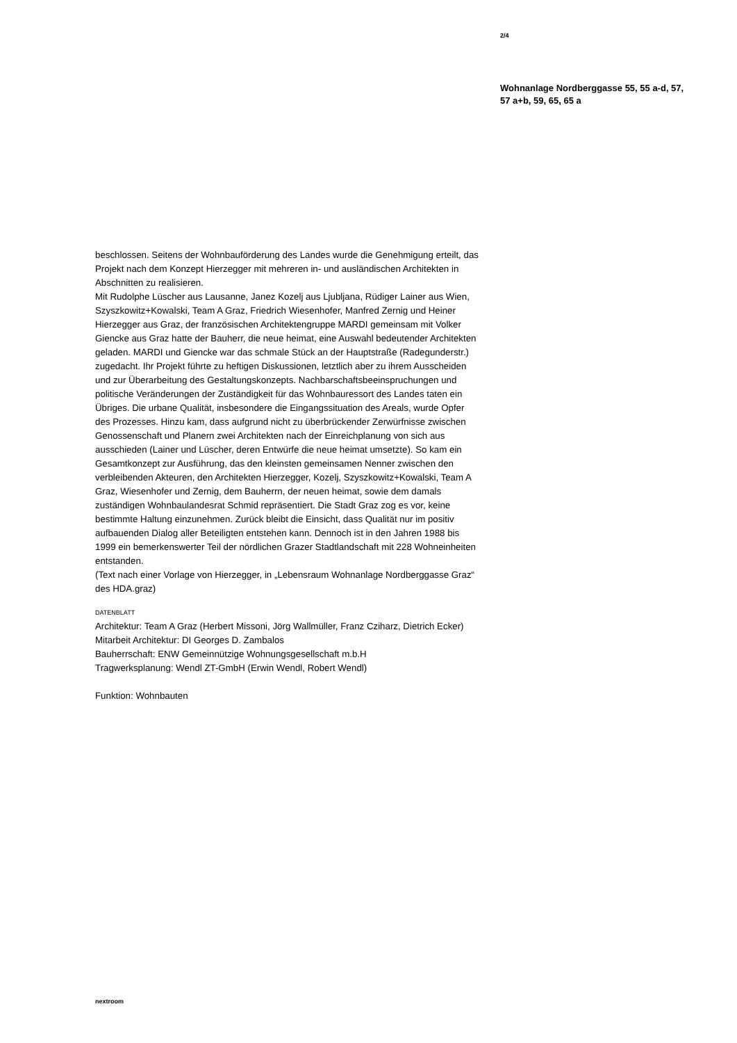2/4
Wohnanlage Nordberggasse 55, 55 a-d, 57, 57 a+b, 59, 65, 65 a
beschlossen. Seitens der Wohnbauförderung des Landes wurde die Genehmigung erteilt, das Projekt nach dem Konzept Hierzegger mit mehreren in- und ausländischen Architekten in Abschnitten zu realisieren.
Mit Rudolphe Lüscher aus Lausanne, Janez Kozelj aus Ljubljana, Rüdiger Lainer aus Wien, Szyszkowitz+Kowalski, Team A Graz, Friedrich Wiesenhofer, Manfred Zernig und Heiner Hierzegger aus Graz, der französischen Architektengruppe MARDI gemeinsam mit Volker Giencke aus Graz hatte der Bauherr, die neue heimat, eine Auswahl bedeutender Architekten geladen. MARDI und Giencke war das schmale Stück an der Hauptstraße (Radegunderstr.) zugedacht. Ihr Projekt führte zu heftigen Diskussionen, letztlich aber zu ihrem Ausscheiden und zur Überarbeitung des Gestaltungskonzepts. Nachbarschaftsbeeinspruchungen und politische Veränderungen der Zuständigkeit für das Wohnbauressort des Landes taten ein Übriges. Die urbane Qualität, insbesondere die Eingangssituation des Areals, wurde Opfer des Prozesses. Hinzu kam, dass aufgrund nicht zu überbrückender Zerwürfnisse zwischen Genossenschaft und Planern zwei Architekten nach der Einreichplanung von sich aus ausschieden (Lainer und Lüscher, deren Entwürfe die neue heimat umsetzte). So kam ein Gesamtkonzept zur Ausführung, das den kleinsten gemeinsamen Nenner zwischen den verbleibenden Akteuren, den Architekten Hierzegger, Kozelj, Szyszkowitz+Kowalski, Team A Graz, Wiesenhofer und Zernig, dem Bauherrn, der neuen heimat, sowie dem damals zuständigen Wohnbaulandesrat Schmid repräsentiert. Die Stadt Graz zog es vor, keine bestimmte Haltung einzunehmen. Zurück bleibt die Einsicht, dass Qualität nur im positiv aufbauenden Dialog aller Beteiligten entstehen kann. Dennoch ist in den Jahren 1988 bis 1999 ein bemerkenswerter Teil der nördlichen Grazer Stadtlandschaft mit 228 Wohneinheiten entstanden.
(Text nach einer Vorlage von Hierzegger, in „Lebensraum Wohnanlage Nordberggasse Graz“ des HDA.graz)
DATENBLATT
Architektur: Team A Graz (Herbert Missoni, Jörg Wallmüller, Franz Cziharz, Dietrich Ecker)
Mitarbeit Architektur: DI Georges D. Zambalos
Bauherrschaft: ENW Gemeinnützige Wohnungsgesellschaft m.b.H
Tragwerksplanung: Wendl ZT-GmbH (Erwin Wendl, Robert Wendl)
Funktion: Wohnbauten
nextroom